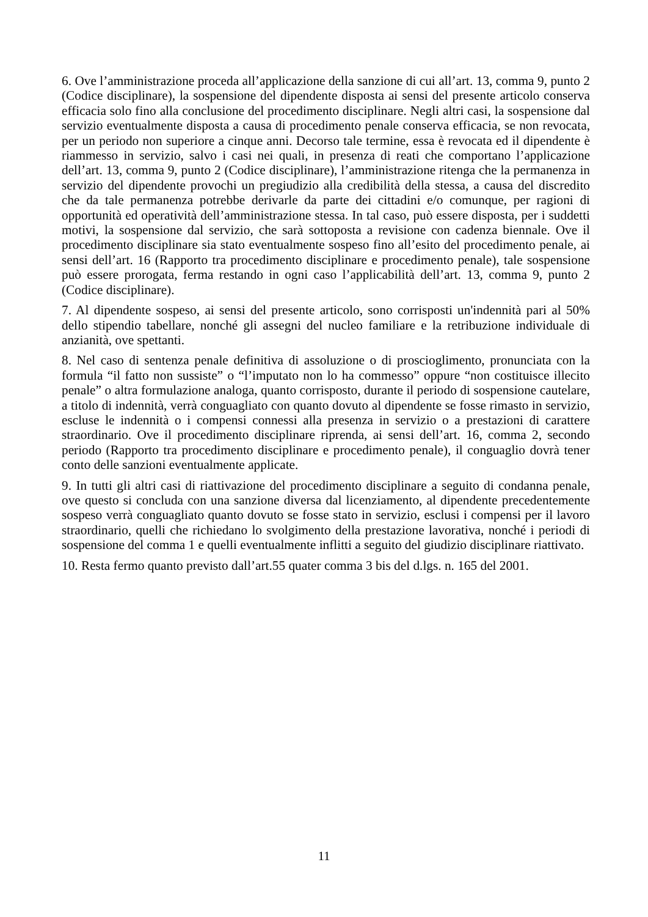6. Ove l’amministrazione proceda all’applicazione della sanzione di cui all’art. 13, comma 9, punto 2 (Codice disciplinare), la sospensione del dipendente disposta ai sensi del presente articolo conserva efficacia solo fino alla conclusione del procedimento disciplinare. Negli altri casi, la sospensione dal servizio eventualmente disposta a causa di procedimento penale conserva efficacia, se non revocata, per un periodo non superiore a cinque anni. Decorso tale termine, essa è revocata ed il dipendente è riammesso in servizio, salvo i casi nei quali, in presenza di reati che comportano l’applicazione dell’art. 13, comma 9, punto 2 (Codice disciplinare), l’amministrazione ritenga che la permanenza in servizio del dipendente provochi un pregiudizio alla credibilità della stessa, a causa del discredito che da tale permanenza potrebbe derivarle da parte dei cittadini e/o comunque, per ragioni di opportunità ed operatività dell’amministrazione stessa. In tal caso, può essere disposta, per i suddetti motivi, la sospensione dal servizio, che sarà sottoposta a revisione con cadenza biennale. Ove il procedimento disciplinare sia stato eventualmente sospeso fino all’esito del procedimento penale, ai sensi dell’art. 16 (Rapporto tra procedimento disciplinare e procedimento penale), tale sospensione può essere prorogata, ferma restando in ogni caso l’applicabilità dell’art. 13, comma 9, punto 2 (Codice disciplinare).
7. Al dipendente sospeso, ai sensi del presente articolo, sono corrisposti un'indennità pari al 50% dello stipendio tabellare, nonché gli assegni del nucleo familiare e la retribuzione individuale di anzianità, ove spettanti.
8. Nel caso di sentenza penale definitiva di assoluzione o di proscioglimento, pronunciata con la formula “il fatto non sussiste” o “l’imputato non lo ha commesso” oppure “non costituisce illecito penale” o altra formulazione analoga, quanto corrisposto, durante il periodo di sospensione cautelare, a titolo di indennità, verrà conguagliato con quanto dovuto al dipendente se fosse rimasto in servizio, escluse le indennità o i compensi connessi alla presenza in servizio o a prestazioni di carattere straordinario. Ove il procedimento disciplinare riprenda, ai sensi dell’art. 16, comma 2, secondo periodo (Rapporto tra procedimento disciplinare e procedimento penale), il conguaglio dovrà tener conto delle sanzioni eventualmente applicate.
9. In tutti gli altri casi di riattivazione del procedimento disciplinare a seguito di condanna penale, ove questo si concluda con una sanzione diversa dal licenziamento, al dipendente precedentemente sospeso verrà conguagliato quanto dovuto se fosse stato in servizio, esclusi i compensi per il lavoro straordinario, quelli che richiedano lo svolgimento della prestazione lavorativa, nonché i periodi di sospensione del comma 1 e quelli eventualmente inflitti a seguito del giudizio disciplinare riattivato.
10. Resta fermo quanto previsto dall’art.55 quater comma 3 bis del d.lgs. n. 165 del 2001.
11